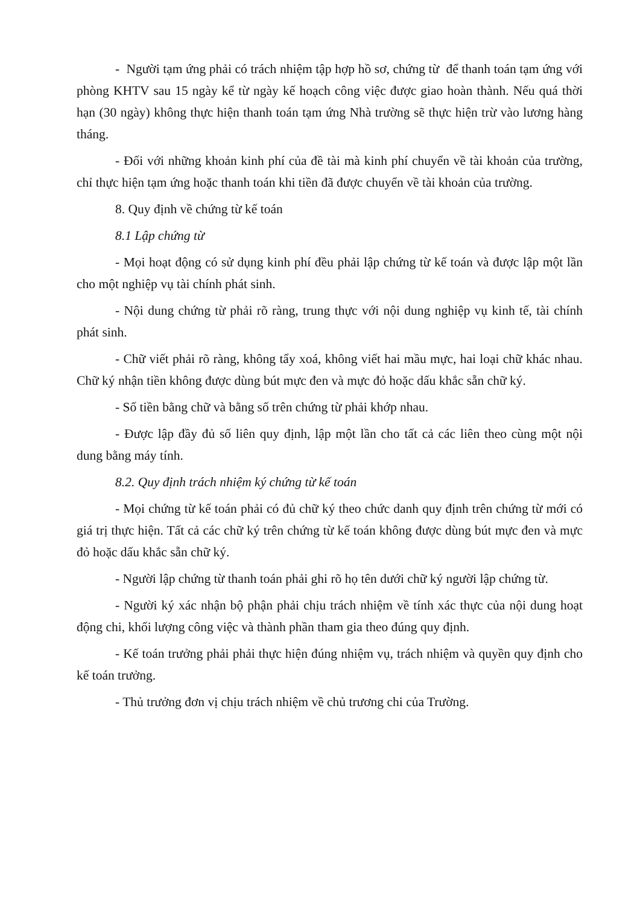- Người tạm ứng phải có trách nhiệm tập hợp hồ sơ, chứng từ để thanh toán tạm ứng với phòng KHTV sau 15 ngày kể từ ngày kế hoạch công việc được giao hoàn thành. Nếu quá thời hạn (30 ngày) không thực hiện thanh toán tạm ứng Nhà trường sẽ thực hiện trừ vào lương hàng tháng.
- Đối với những khoản kinh phí của đề tài mà kinh phí chuyển về tài khoản của trường, chỉ thực hiện tạm ứng hoặc thanh toán khi tiền đã được chuyển về tài khoản của trường.
8. Quy định về chứng từ kế toán
8.1 Lập chứng từ
- Mọi hoạt động có sử dụng kinh phí đều phải lập chứng từ kế toán và được lập một lần cho một nghiệp vụ tài chính phát sinh.
- Nội dung chứng từ phải rõ ràng, trung thực với nội dung nghiệp vụ kinh tế, tài chính phát sinh.
- Chữ viết phải rõ ràng, không tẩy xoá, không viết hai mầu mực, hai loại chữ khác nhau. Chữ ký nhận tiền không được dùng bút mực đen và mực đỏ hoặc dấu khắc sẵn chữ ký.
- Số tiền bằng chữ và bằng số trên chứng từ phải khớp nhau.
- Được lập đầy đủ số liên quy định, lập một lần cho tất cả các liên theo cùng một nội dung bằng máy tính.
8.2. Quy định trách nhiệm ký chứng từ kế toán
- Mọi chứng từ kế toán phải có đủ chữ ký theo chức danh quy định trên chứng từ mới có giá trị thực hiện. Tất cả các chữ ký trên chứng từ kế toán không được dùng bút mực đen và mực đỏ hoặc dấu khắc sẵn chữ ký.
- Người lập chứng từ thanh toán phải ghi rõ họ tên dưới chữ ký người lập chứng từ.
- Người ký xác nhận bộ phận phải chịu trách nhiệm về tính xác thực của nội dung hoạt động chi, khối lượng công việc và thành phần tham gia theo đúng quy định.
- Kế toán trưởng phải phải thực hiện đúng nhiệm vụ, trách nhiệm và quyền quy định cho kế toán trưởng.
- Thủ trưởng đơn vị chịu trách nhiệm về chủ trương chi của Trường.